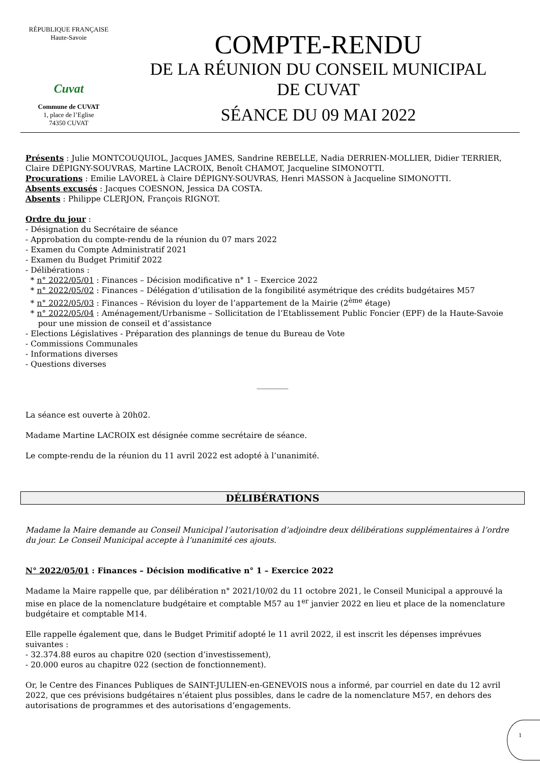RÉPUBLIQUE FRANÇAISE
Haute-Savoie
Cuvat
Commune de CUVAT
1, place de l’Eglise
74350 CUVAT
COMPTE-RENDU
DE LA RÉUNION DU CONSEIL MUNICIPAL
DE CUVAT
SÉANCE DU 09 MAI 2022
Présents : Julie MONTCOUQUIOL, Jacques JAMES, Sandrine REBELLE, Nadia DERRIEN-MOLLIER, Didier TERRIER, Claire DÉPIGNY-SOUVRAS, Martine LACROIX, Benoît CHAMOT, Jacqueline SIMONOTTI.
Procurations : Emilie LAVOREL à Claire DÉPIGNY-SOUVRAS, Henri MASSON à Jacqueline SIMONOTTI.
Absents excusés : Jacques COESNON, Jessica DA COSTA.
Absents : Philippe CLERJON, François RIGNOT.
Ordre du jour :
- Désignation du Secrétaire de séance
- Approbation du compte-rendu de la réunion du 07 mars 2022
- Examen du Compte Administratif 2021
- Examen du Budget Primitif 2022
- Délibérations :
* n° 2022/05/01 : Finances – Décision modificative n° 1 – Exercice 2022
* n° 2022/05/02 : Finances – Délégation d’utilisation de la fongibilité asymétrique des crédits budgétaires M57
* n° 2022/05/03 : Finances – Révision du loyer de l’appartement de la Mairie (2<sup>ème</sup> étage)
* n° 2022/05/04 : Aménagement/Urbanisme – Sollicitation de l’Etablissement Public Foncier (EPF) de la Haute-Savoie
pour une mission de conseil et d’assistance
- Elections Législatives - Préparation des plannings de tenue du Bureau de Vote
- Commissions Communales
- Informations diverses
- Questions diverses
________
La séance est ouverte à 20h02.
Madame Martine LACROIX est désignée comme secrétaire de séance.
Le compte-rendu de la réunion du 11 avril 2022 est adopté à l’unanimité.
DÉLIBÉRATIONS
Madame la Maire demande au Conseil Municipal l’autorisation d’adjoindre deux délibérations supplémentaires à l’ordre du jour. Le Conseil Municipal accepte à l’unanimité ces ajouts.
N° 2022/05/01 : Finances – Décision modificative n° 1 – Exercice 2022
Madame la Maire rappelle que, par délibération n° 2021/10/02 du 11 octobre 2021, le Conseil Municipal a approuvé la mise en place de la nomenclature budgétaire et comptable M57 au 1<sup>er</sup> janvier 2022 en lieu et place de la nomenclature budgétaire et comptable M14.
Elle rappelle également que, dans le Budget Primitif adopté le 11 avril 2022, il est inscrit les dépenses imprévues suivantes :
- 32.374.88 euros au chapitre 020 (section d’investissement),
- 20.000 euros au chapitre 022 (section de fonctionnement).
Or, le Centre des Finances Publiques de SAINT-JULIEN-en-GENEVOIS nous a informé, par courriel en date du 12 avril 2022, que ces prévisions budgétaires n’étaient plus possibles, dans le cadre de la nomenclature M57, en dehors des autorisations de programmes et des autorisations d’engagements.
1